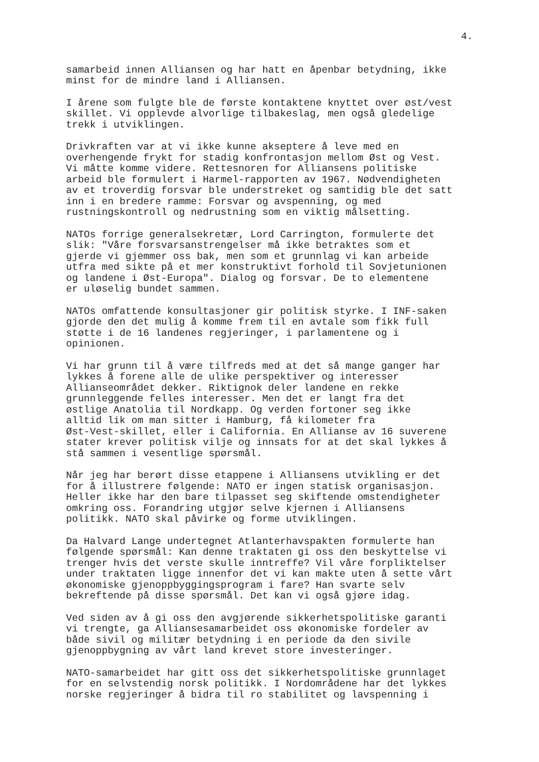4.
samarbeid innen Alliansen og har hatt en åpenbar betydning, ikke minst for de mindre land i Alliansen.
I årene som fulgte ble de første kontaktene knyttet over øst/vest skillet. Vi opplevde alvorlige tilbakeslag, men også gledelige trekk i utviklingen.
Drivkraften var at vi ikke kunne akseptere å leve med en overhengende frykt for stadig konfrontasjon mellom Øst og Vest. Vi måtte komme videre. Rettesnoren for Alliansens politiske arbeid ble formulert i Harmel-rapporten av 1967. Nødvendigheten av et troverdig forsvar ble understreket og samtidig ble det satt inn i en bredere ramme: Forsvar og avspenning, og med rustningskontroll og nedrustning som en viktig målsetting.
NATOs forrige generalsekretær, Lord Carrington, formulerte det slik: "Våre forsvarsanstrengelser må ikke betraktes som et gjerde vi gjemmer oss bak, men som et grunnlag vi kan arbeide utfra med sikte på et mer konstruktivt forhold til Sovjetunionen og landene i Øst-Europa". Dialog og forsvar. De to elementene er uløselig bundet sammen.
NATOs omfattende konsultasjoner gir politisk styrke. I INF-saken gjorde den det mulig å komme frem til en avtale som fikk full støtte i de 16 landenes regjeringer, i parlamentene og i opinionen.
Vi har grunn til å være tilfreds med at det så mange ganger har lykkes å forene alle de ulike perspektiver og interesser Allianseområdet dekker. Riktignok deler landene en rekke grunnleggende felles interesser. Men det er langt fra det østlige Anatolia til Nordkapp. Og verden fortoner seg ikke alltid lik om man sitter i Hamburg, få kilometer fra Øst-Vest-skillet, eller i California. En Allianse av 16 suverene stater krever politisk vilje og innsats for at det skal lykkes å stå sammen i vesentlige spørsmål.
Når jeg har berørt disse etappene i Alliansens utvikling er det for å illustrere følgende: NATO er ingen statisk organisasjon. Heller ikke har den bare tilpasset seg skiftende omstendigheter omkring oss. Forandring utgjør selve kjernen i Alliansens politikk. NATO skal påvirke og forme utviklingen.
Da Halvard Lange undertegnet Atlanterhavspakten formulerte han følgende spørsmål: Kan denne traktaten gi oss den beskyttelse vi trenger hvis det verste skulle inntreffe? Vil våre forpliktelser under traktaten ligge innenfor det vi kan makte uten å sette vårt økonomiske gjenoppbyggingsprogram i fare? Han svarte selv bekreftende på disse spørsmål. Det kan vi også gjøre idag.
Ved siden av å gi oss den avgjørende sikkerhetspolitiske garanti vi trengte, ga Alliansesamarbeidet oss økonomiske fordeler av både sivil og militær betydning i en periode da den sivile gjenoppbygning av vårt land krevet store investeringer.
NATO-samarbeidet har gitt oss det sikkerhetspolitiske grunnlaget for en selvstendig norsk politikk. I Nordområdene har det lykkes norske regjeringer å bidra til ro stabilitet og lavspenning i